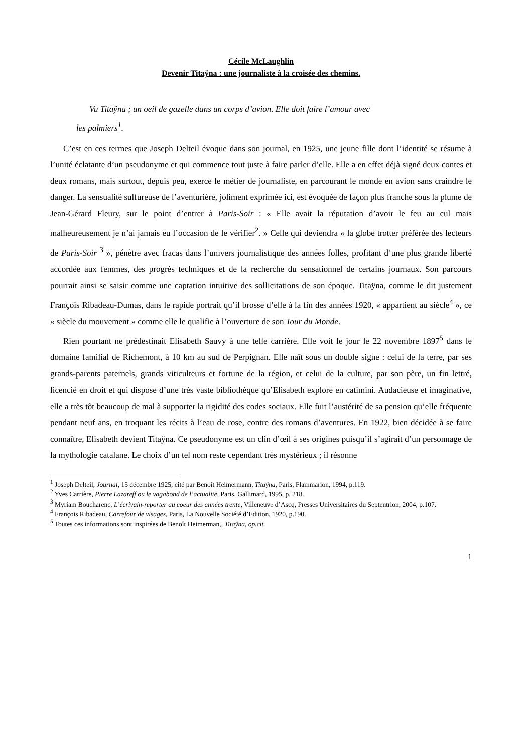Cécile McLaughlin
Devenir Titaÿna : une journaliste à la croisée des chemins.
Vu Titaÿna ; un oeil de gazelle dans un corps d’avion. Elle doit faire l’amour avec
les palmiers<sup>1</sup>.
C’est en ces termes que Joseph Delteil évoque dans son journal, en 1925, une jeune fille dont l’identité se résume à l’unité éclatante d’un pseudonyme et qui commence tout juste à faire parler d’elle. Elle a en effet déjà signé deux contes et deux romans, mais surtout, depuis peu, exerce le métier de journaliste, en parcourant le monde en avion sans craindre le danger. La sensualité sulfureuse de l’aventurière, joliment exprimée ici, est évoquée de façon plus franche sous la plume de Jean-Gérard Fleury, sur le point d’entrer à Paris-Soir : « Elle avait la réputation d’avoir le feu au cul mais malheureusement je n’ai jamais eu l’occasion de le vérifier<sup>2</sup>. » Celle qui deviendra « la globe trotter préférée des lecteurs de Paris-Soir <sup>3</sup> », pénètre avec fracas dans l’univers journalistique des années folles, profitant d’une plus grande liberté accordée aux femmes, des progrès techniques et de la recherche du sensationnel de certains journaux. Son parcours pourrait ainsi se saisir comme une captation intuitive des sollicitations de son époque. Titaÿna, comme le dit justement François Ribadeau-Dumas, dans le rapide portrait qu’il brosse d’elle à la fin des années 1920, « appartient au siècle<sup>4</sup> », ce « siècle du mouvement » comme elle le qualifie à l’ouverture de son Tour du Monde.
Rien pourtant ne prédestinait Elisabeth Sauvy à une telle carrière. Elle voit le jour le 22 novembre 1897<sup>5</sup> dans le domaine familial de Richemont, à 10 km au sud de Perpignan. Elle naît sous un double signe : celui de la terre, par ses grands-parents paternels, grands viticulteurs et fortune de la région, et celui de la culture, par son père, un fin lettré, licencié en droit et qui dispose d’une très vaste bibliothèque qu’Elisabeth explore en catimini. Audacieuse et imaginative, elle a très tôt beaucoup de mal à supporter la rigidité des codes sociaux. Elle fuit l’austérité de sa pension qu’elle fréquente pendant neuf ans, en troquant les récits à l’eau de rose, contre des romans d’aventures. En 1922, bien décidée à se faire connaître, Elisabeth devient Titaÿna. Ce pseudonyme est un clin d’œil à ses origines puisqu’il s’agirait d’un personnage de la mythologie catalane. Le choix d’un tel nom reste cependant très mystérieux ; il résonne
<sup>1</sup> Joseph Delteil, Journal, 15 décembre 1925, cité par Benoît Heimermann, Titaÿna, Paris, Flammarion, 1994, p.119.
<sup>2</sup> Yves Carrière, Pierre Lazareff ou le vagabond de l’actualité, Paris, Gallimard, 1995, p. 218.
<sup>3</sup> Myriam Boucharenc, L’écrivain-reporter au coeur des années trente, Villeneuve d’Ascq, Presses Universitaires du Septentrion, 2004, p.107.
<sup>4</sup> François Ribadeau, Carrefour de visages, Paris, La Nouvelle Société d’Edition, 1920, p.190.
<sup>5</sup> Toutes ces informations sont inspirées de Benoît Heimerman,, Titaÿna, op.cit.
1